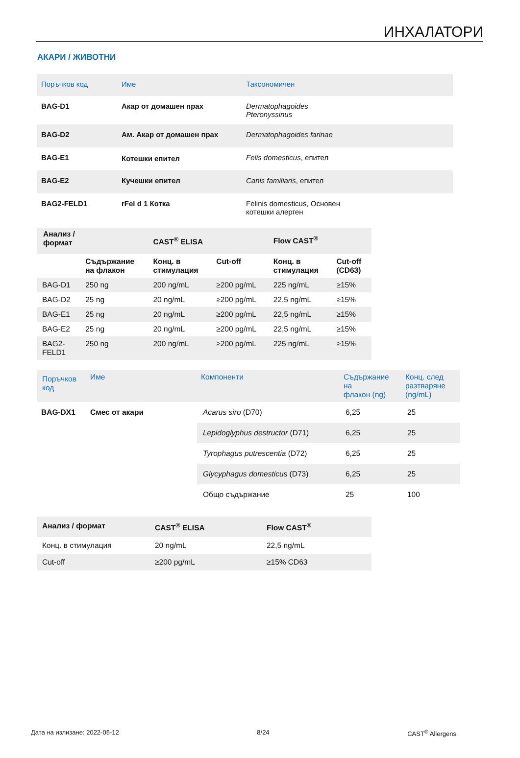ИНХАЛАТОРИ
АКАРИ / ЖИВОТНИ
| Поръчков код | Име | Таксономичен |
| --- | --- | --- |
| BAG-D1 | Акар от домашен прах | Dermatophagoides Pteronyssinus |
| BAG-D2 | Ам. Акар от домашен прах | Dermatophagoides farinae |
| BAG-E1 | Котешки епител | Felis domesticus , епител |
| BAG-E2 | Кучешки епител | Canis familiaris , епител |
| BAG2-FELD1 | rFel d 1 Котка | Felinis domesticus, Основен котешки алерген |
| Анализ / формат | | CAST<sup>®</sup> ELISA | | Flow CAST<sup>®</sup> | |
| --- | --- | --- | --- | --- | --- |
| | Съдържание на флакон | Конц. в стимулация | Cut-off | Конц. в стимулация | Cut-off (CD63) |
| BAG-D1 | 250 ng | 200 ng/mL | ≥200 pg/mL | 225 ng/mL | ≥15% |
| BAG-D2 | 25 ng | 20 ng/mL | ≥200 pg/mL | 22,5 ng/mL | ≥15% |
| BAG-E1 | 25 ng | 20 ng/mL | ≥200 pg/mL | 22,5 ng/mL | ≥15% |
| BAG-E2 | 25 ng | 20 ng/mL | ≥200 pg/mL | 22,5 ng/mL | ≥15% |
| BAG2- FELD1 | 250 ng | 200 ng/mL | ≥200 pg/mL | 225 ng/mL | ≥15% |
| Поръчков код | Име | Компоненти | Съдържание на флакон (ng) | Конц. след разтваряне (ng/mL) |
| --- | --- | --- | --- | --- |
| BAG-DX1 | Смес от акари | Acarus siro (D70) | 6,25 | 25 |
| | | Lepidoglyphus destructor (D71) | 6,25 | 25 |
| | | Tyrophagus putrescentia (D72) | 6,25 | 25 |
| | | Glycyphagus domesticus (D73) | 6,25 | 25 |
| | | Общо съдържание | 25 | 100 |
| Анализ / формат | CAST<sup>®</sup> ELISA | Flow CAST<sup>®</sup> |
| --- | --- | --- |
| Конц. в стимулация | 20 ng/mL | 22,5 ng/mL |
| Cut-off | ≥200 pg/mL | ≥15% CD63 |
Дата на излизане: 2022-05-12 8/24 CAST<sup>®</sup> Allergens